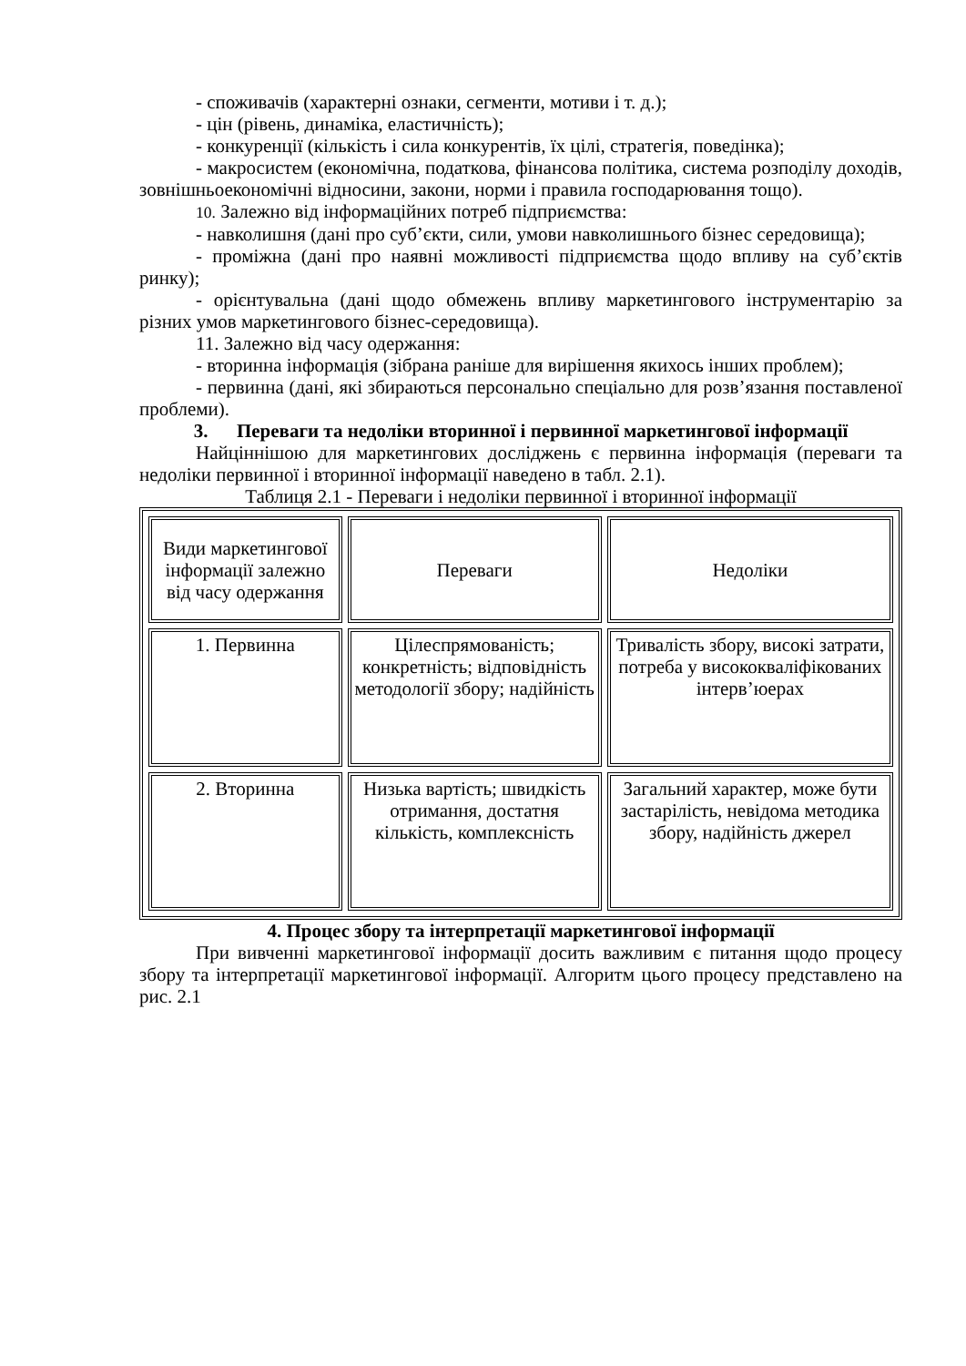- споживачів (характерні ознаки, сегменти, мотиви і т. д.);
- цін (рівень, динаміка, еластичність);
- конкуренції (кількість і сила конкурентів, їх цілі, стратегія, поведінка);
- макросистем (економічна, податкова, фінансова політика, система розподілу доходів, зовнішньоекономічні відносини, закони, норми і правила господарювання тощо).
10. Залежно від інформаційних потреб підприємства:
- навколишня (дані про суб’єкти, сили, умови навколишнього бізнес середовища);
- проміжна (дані про наявні можливості підприємства щодо впливу на суб’єктів ринку);
- орієнтувальна (дані щодо обмежень впливу маркетингового інструментарію за різних умов маркетингового бізнес-середовища).
11. Залежно від часу одержання:
- вторинна інформація (зібрана раніше для вирішення якихось інших проблем);
- первинна (дані, які збираються персонально спеціально для розв’язання поставленої проблеми).
3. Переваги та недоліки вторинної і первинної маркетингової інформації
Найціннішою для маркетингових досліджень є первинна інформація (переваги та недоліки первинної і вторинної інформації наведено в табл. 2.1).
Таблиця 2.1 - Переваги і недоліки первинної і вторинної інформації
| Види маркетингової інформації залежно від часу одержання | Переваги | Недоліки |
| --- | --- | --- |
| 1. Первинна | Цілеспрямованість; конкретність; відповідність методології збору; надійність | Тривалість збору, високі затрати, потреба у висококваліфікованих інтерв’юерах |
| 2. Вторинна | Низька вартість; швидкість отримання, достатня кількість, комплексність | Загальний характер, може бути застарілість, невідома методика збору, надійність джерел |
4. Процес збору та інтерпретації маркетингової інформації
При вивченні маркетингової інформації досить важливим є питання щодо процесу збору та інтерпретації маркетингової інформації. Алгоритм цього процесу представлено на рис. 2.1